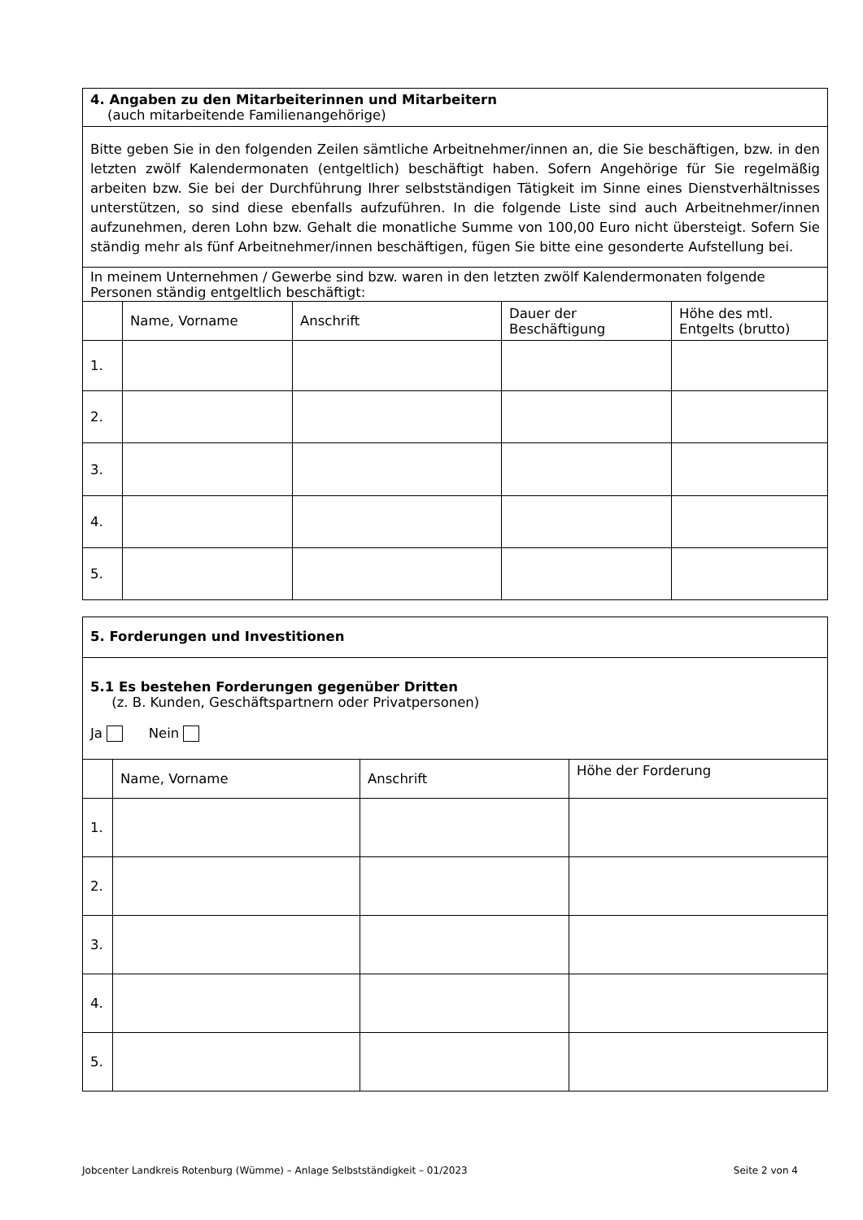4. Angaben zu den Mitarbeiterinnen und Mitarbeitern
(auch mitarbeitende Familienangehörige)
Bitte geben Sie in den folgenden Zeilen sämtliche Arbeitnehmer/innen an, die Sie beschäftigen, bzw. in den letzten zwölf Kalendermonaten (entgeltlich) beschäftigt haben. Sofern Angehörige für Sie regelmäßig arbeiten bzw. Sie bei der Durchführung Ihrer selbstständigen Tätigkeit im Sinne eines Dienstverhältnisses unterstützen, so sind diese ebenfalls aufzuführen. In die folgende Liste sind auch Arbeitnehmer/innen aufzunehmen, deren Lohn bzw. Gehalt die monatliche Summe von 100,00 Euro nicht übersteigt. Sofern Sie ständig mehr als fünf Arbeitnehmer/innen beschäftigen, fügen Sie bitte eine gesonderte Aufstellung bei.
In meinem Unternehmen / Gewerbe sind bzw. waren in den letzten zwölf Kalendermonaten folgende Personen ständig entgeltlich beschäftigt:
| | Name, Vorname | Anschrift | Dauer der Beschäftigung | Höhe des mtl. Entgelts (brutto) |
| --- | --- | --- | --- | --- |
| 1. | | | | |
| 2. | | | | |
| 3. | | | | |
| 4. | | | | |
| 5. | | | | |
5. Forderungen und Investitionen
5.1 Es bestehen Forderungen gegenüber Dritten
(z. B. Kunden, Geschäftspartnern oder Privatpersonen)
Ja Nein
| | Name, Vorname | Anschrift | Höhe der Forderung |
| --- | --- | --- | --- |
| 1. | | | |
| 2. | | | |
| 3. | | | |
| 4. | | | |
| 5. | | | |
Jobcenter Landkreis Rotenburg (Wümme) – Anlage Selbstständigkeit – 01/2023 Seite 2 von 4